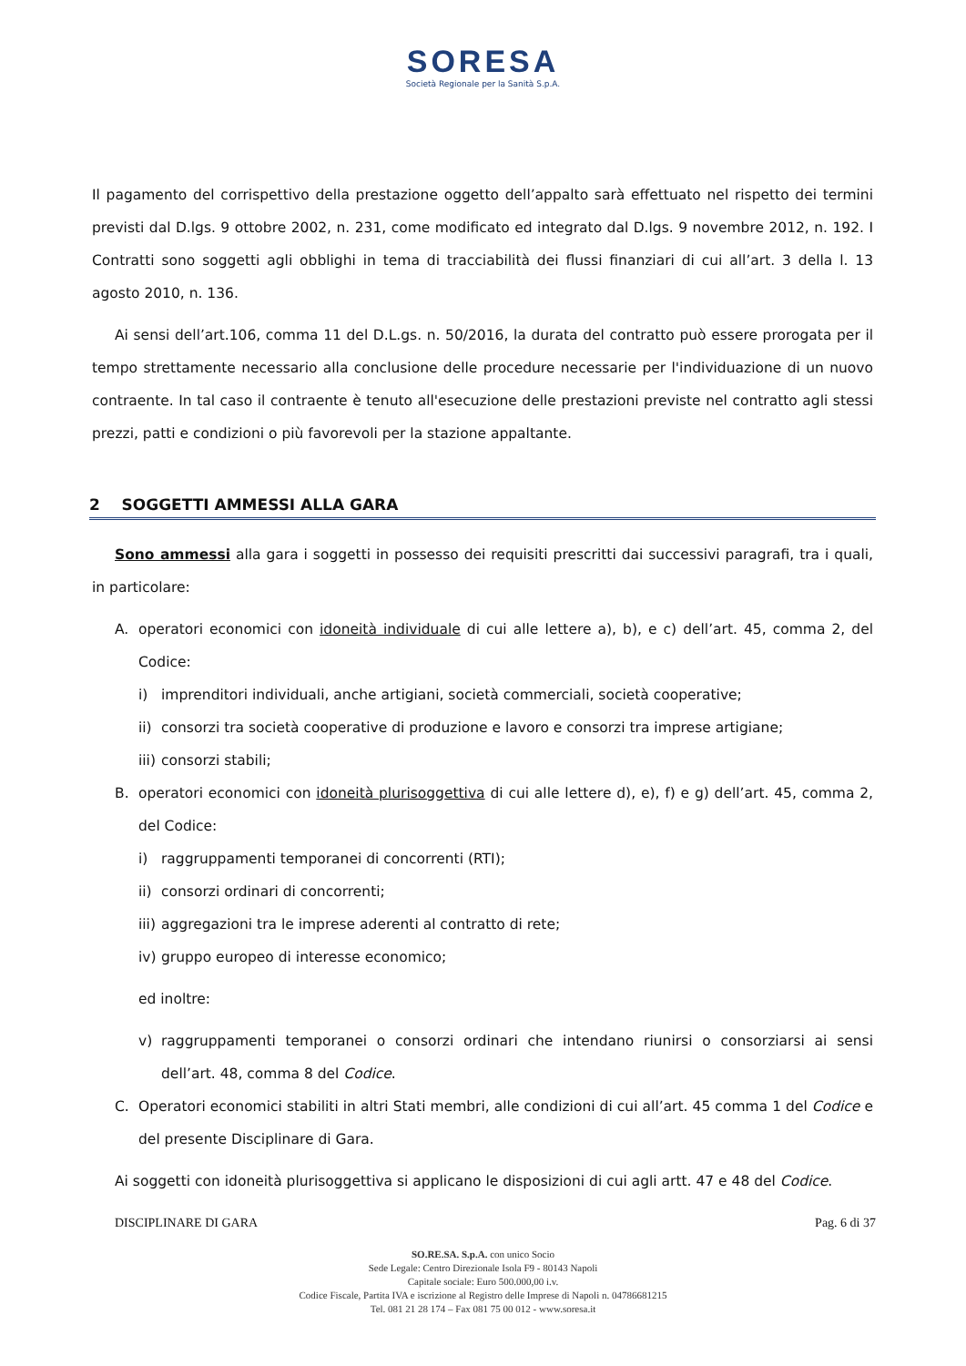SORESA
Società Regionale per la Sanità S.p.A.
Il pagamento del corrispettivo della prestazione oggetto dell’appalto sarà effettuato nel rispetto dei termini previsti dal D.lgs. 9 ottobre 2002, n. 231, come modificato ed integrato dal D.lgs. 9 novembre 2012, n. 192. I Contratti sono soggetti agli obblighi in tema di tracciabilità dei flussi finanziari di cui all’art. 3 della l. 13 agosto 2010, n. 136.
Ai sensi dell’art.106, comma 11 del D.L.gs. n. 50/2016, la durata del contratto può essere prorogata per il tempo strettamente necessario alla conclusione delle procedure necessarie per l'individuazione di un nuovo contraente. In tal caso il contraente è tenuto all'esecuzione delle prestazioni previste nel contratto agli stessi prezzi, patti e condizioni o più favorevoli per la stazione appaltante.
2 SOGGETTI AMMESSI ALLA GARA
Sono ammessi alla gara i soggetti in possesso dei requisiti prescritti dai successivi paragrafi, tra i quali, in particolare:
A. operatori economici con idoneità individuale di cui alle lettere a), b), e c) dell’art. 45, comma 2, del Codice:
i) imprenditori individuali, anche artigiani, società commerciali, società cooperative;
ii)
consorzi tra società cooperative di produzione e lavoro e consorzi tra imprese artigiane;
iii)
consorzi stabili;
B. operatori economici con idoneità plurisoggettiva di cui alle lettere d), e), f) e g) dell’art. 45, comma 2, del Codice:
i) raggruppamenti temporanei di concorrenti (RTI);
ii)
consorzi ordinari di concorrenti;
iii)
aggregazioni tra le imprese aderenti al contratto di rete;
iv)
gruppo europeo di interesse economico;
ed inoltre:
v) raggruppamenti temporanei o consorzi ordinari che intendano riunirsi o consorziarsi ai sensi dell’art. 48, comma 8 del Codice.
C. Operatori economici stabiliti in altri Stati membri, alle condizioni di cui all’art. 45 comma 1 del Codice e del presente Disciplinare di Gara.
Ai soggetti con idoneità plurisoggettiva si applicano le disposizioni di cui agli artt. 47 e 48 del Codice.
DISCIPLINARE DI GARA Pag. 6 di 37
SO.RE.SA. S.p.A. con unico Socio
Sede Legale: Centro Direzionale Isola F9 - 80143 Napoli
Capitale sociale: Euro 500.000,00 i.v.
Codice Fiscale, Partita IVA e iscrizione al Registro delle Imprese di Napoli n. 04786681215
Tel. 081 21 28 174 – Fax 081 75 00 012 - www.soresa.it